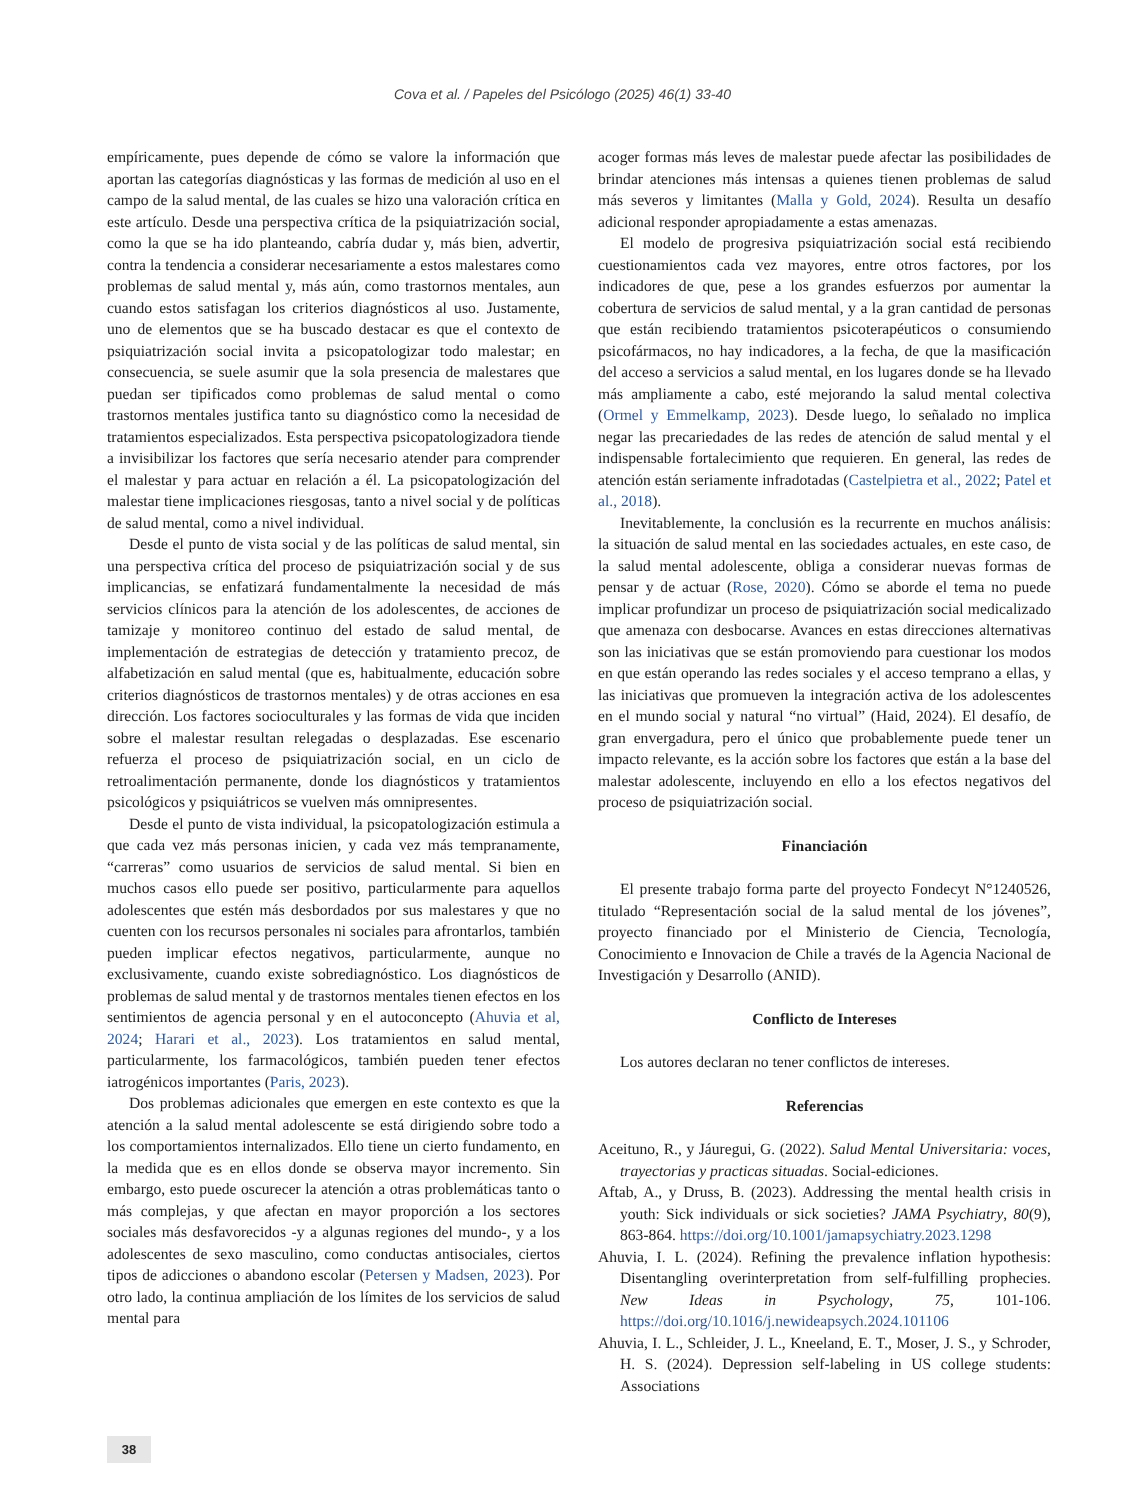Cova et al. / Papeles del Psicólogo (2025) 46(1) 33-40
empíricamente, pues depende de cómo se valore la información que aportan las categorías diagnósticas y las formas de medición al uso en el campo de la salud mental, de las cuales se hizo una valoración crítica en este artículo. Desde una perspectiva crítica de la psiquiatrización social, como la que se ha ido planteando, cabría dudar y, más bien, advertir, contra la tendencia a considerar necesariamente a estos malestares como problemas de salud mental y, más aún, como trastornos mentales, aun cuando estos satisfagan los criterios diagnósticos al uso. Justamente, uno de elementos que se ha buscado destacar es que el contexto de psiquiatrización social invita a psicopatologizar todo malestar; en consecuencia, se suele asumir que la sola presencia de malestares que puedan ser tipificados como problemas de salud mental o como trastornos mentales justifica tanto su diagnóstico como la necesidad de tratamientos especializados. Esta perspectiva psicopatologizadora tiende a invisibilizar los factores que sería necesario atender para comprender el malestar y para actuar en relación a él. La psicopatologización del malestar tiene implicaciones riesgosas, tanto a nivel social y de políticas de salud mental, como a nivel individual.
Desde el punto de vista social y de las políticas de salud mental, sin una perspectiva crítica del proceso de psiquiatrización social y de sus implicancias, se enfatizará fundamentalmente la necesidad de más servicios clínicos para la atención de los adolescentes, de acciones de tamizaje y monitoreo continuo del estado de salud mental, de implementación de estrategias de detección y tratamiento precoz, de alfabetización en salud mental (que es, habitualmente, educación sobre criterios diagnósticos de trastornos mentales) y de otras acciones en esa dirección. Los factores socioculturales y las formas de vida que inciden sobre el malestar resultan relegadas o desplazadas. Ese escenario refuerza el proceso de psiquiatrización social, en un ciclo de retroalimentación permanente, donde los diagnósticos y tratamientos psicológicos y psiquiátricos se vuelven más omnipresentes.
Desde el punto de vista individual, la psicopatologización estimula a que cada vez más personas inicien, y cada vez más tempranamente, “carreras” como usuarios de servicios de salud mental. Si bien en muchos casos ello puede ser positivo, particularmente para aquellos adolescentes que estén más desbordados por sus malestares y que no cuenten con los recursos personales ni sociales para afrontarlos, también pueden implicar efectos negativos, particularmente, aunque no exclusivamente, cuando existe sobrediagnóstico. Los diagnósticos de problemas de salud mental y de trastornos mentales tienen efectos en los sentimientos de agencia personal y en el autoconcepto (Ahuvia et al, 2024; Harari et al., 2023). Los tratamientos en salud mental, particularmente, los farmacológicos, también pueden tener efectos iatrogénicos importantes (Paris, 2023).
Dos problemas adicionales que emergen en este contexto es que la atención a la salud mental adolescente se está dirigiendo sobre todo a los comportamientos internalizados. Ello tiene un cierto fundamento, en la medida que es en ellos donde se observa mayor incremento. Sin embargo, esto puede oscurecer la atención a otras problemáticas tanto o más complejas, y que afectan en mayor proporción a los sectores sociales más desfavorecidos -y a algunas regiones del mundo-, y a los adolescentes de sexo masculino, como conductas antisociales, ciertos tipos de adicciones o abandono escolar (Petersen y Madsen, 2023). Por otro lado, la continua ampliación de los límites de los servicios de salud mental para
acoger formas más leves de malestar puede afectar las posibilidades de brindar atenciones más intensas a quienes tienen problemas de salud más severos y limitantes (Malla y Gold, 2024). Resulta un desafío adicional responder apropiadamente a estas amenazas.
El modelo de progresiva psiquiatrización social está recibiendo cuestionamientos cada vez mayores, entre otros factores, por los indicadores de que, pese a los grandes esfuerzos por aumentar la cobertura de servicios de salud mental, y a la gran cantidad de personas que están recibiendo tratamientos psicoterapéuticos o consumiendo psicofármacos, no hay indicadores, a la fecha, de que la masificación del acceso a servicios a salud mental, en los lugares donde se ha llevado más ampliamente a cabo, esté mejorando la salud mental colectiva (Ormel y Emmelkamp, 2023). Desde luego, lo señalado no implica negar las precariedades de las redes de atención de salud mental y el indispensable fortalecimiento que requieren. En general, las redes de atención están seriamente infradotadas (Castelpietra et al., 2022; Patel et al., 2018).
Inevitablemente, la conclusión es la recurrente en muchos análisis: la situación de salud mental en las sociedades actuales, en este caso, de la salud mental adolescente, obliga a considerar nuevas formas de pensar y de actuar (Rose, 2020). Cómo se aborde el tema no puede implicar profundizar un proceso de psiquiatrización social medicalizado que amenaza con desbocarse. Avances en estas direcciones alternativas son las iniciativas que se están promoviendo para cuestionar los modos en que están operando las redes sociales y el acceso temprano a ellas, y las iniciativas que promueven la integración activa de los adolescentes en el mundo social y natural “no virtual” (Haid, 2024). El desafío, de gran envergadura, pero el único que probablemente puede tener un impacto relevante, es la acción sobre los factores que están a la base del malestar adolescente, incluyendo en ello a los efectos negativos del proceso de psiquiatrización social.
Financiación
El presente trabajo forma parte del proyecto Fondecyt N°1240526, titulado “Representación social de la salud mental de los jóvenes”, proyecto financiado por el Ministerio de Ciencia, Tecnología, Conocimiento e Innovacion de Chile a través de la Agencia Nacional de Investigación y Desarrollo (ANID).
Conflicto de Intereses
Los autores declaran no tener conflictos de intereses.
Referencias
Aceituno, R., y Jáuregui, G. (2022). Salud Mental Universitaria: voces, trayectorias y practicas situadas. Social-ediciones.
Aftab, A., y Druss, B. (2023). Addressing the mental health crisis in youth: Sick individuals or sick societies? JAMA Psychiatry, 80(9), 863-864. https://doi.org/10.1001/jamapsychiatry.2023.1298
Ahuvia, I. L. (2024). Refining the prevalence inflation hypothesis: Disentangling overinterpretation from self-fulfilling prophecies. New Ideas in Psychology, 75, 101-106. https://doi.org/10.1016/j.newideapsych.2024.101106
Ahuvia, I. L., Schleider, J. L., Kneeland, E. T., Moser, J. S., y Schroder, H. S. (2024). Depression self-labeling in US college students: Associations
38